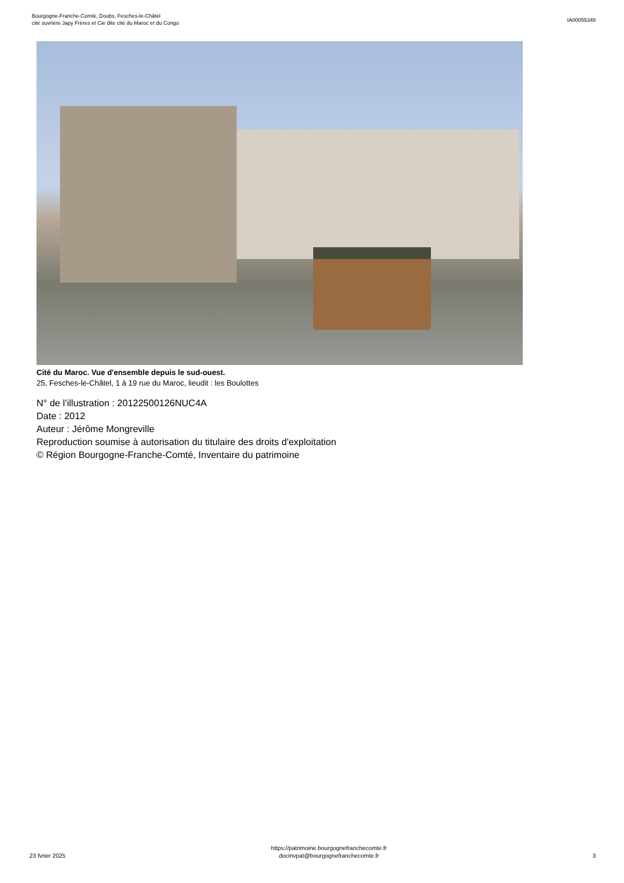Bourgogne-Franche-Comté, Doubs, Fesches-le-Châtel
cité ouvrière Japy Frères et Cie dite cité du Maroc et du Congo
IA00055348
Cité du Maroc. Vue d'ensemble depuis le sud-ouest.
25, Fesches-le-Châtel, 1 à 19 rue du Maroc, lieudit : les Boulottes
N° de l’illustration : 20122500126NUC4A
Date : 2012
Auteur : Jérôme Mongreville
Reproduction soumise à autorisation du titulaire des droits d'exploitation
© Région Bourgogne-Franche-Comté, Inventaire du patrimoine
23 fvrier 2025
https://patrimoine.bourgognefranchecomte.fr
docinvpat@bourgognefranchecomte.fr
3